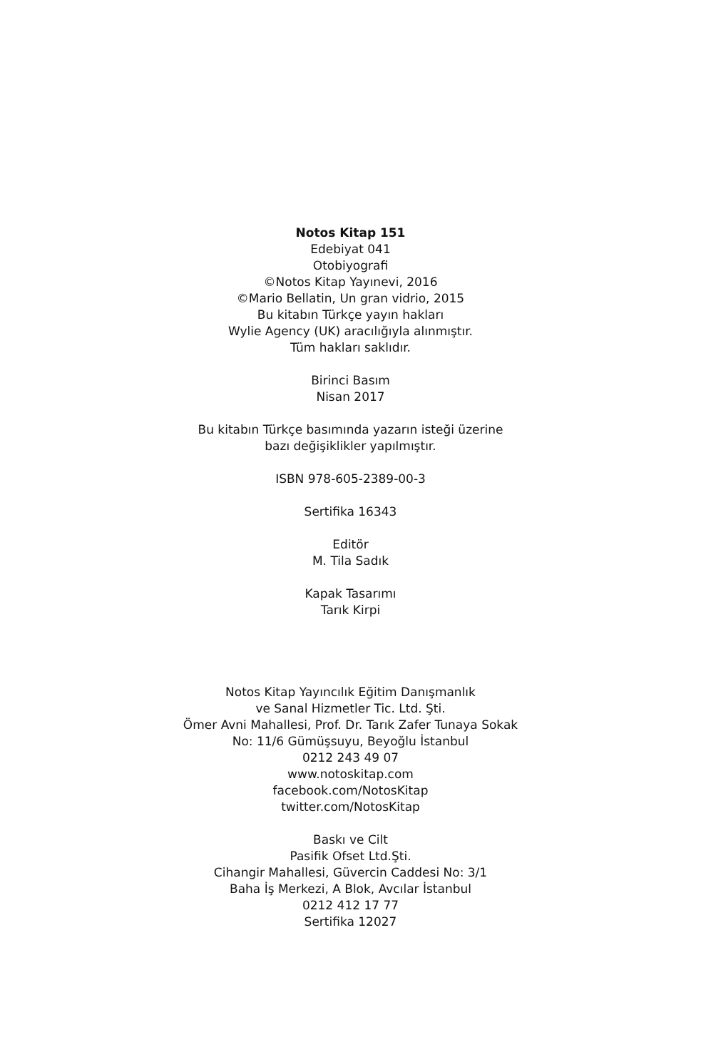Notos Kitap 151
Edebiyat 041
Otobiyografi
©Notos Kitap Yayınevi, 2016
©Mario Bellatin, Un gran vidrio, 2015
Bu kitabın Türkçe yayın hakları
Wylie Agency (UK) aracılığıyla alınmıştır.
Tüm hakları saklıdır.
Birinci Basım
Nisan 2017
Bu kitabın Türkçe basımında yazarın isteği üzerine
bazı değişiklikler yapılmıştır.
ISBN 978-605-2389-00-3
Sertifika 16343
Editör
M. Tila Sadık
Kapak Tasarımı
Tarık Kirpi
Notos Kitap Yayıncılık Eğitim Danışmanlık
ve Sanal Hizmetler Tic. Ltd. Şti.
Ömer Avni Mahallesi, Prof. Dr. Tarık Zafer Tunaya Sokak
No: 11/6 Gümüşsuyu, Beyoğlu İstanbul
0212 243 49 07
www.notoskitap.com
facebook.com/NotosKitap
twitter.com/NotosKitap
Baskı ve Cilt
Pasifik Ofset Ltd.Şti.
Cihangir Mahallesi, Güvercin Caddesi No: 3/1
Baha İş Merkezi, A Blok, Avcılar İstanbul
0212 412 17 77
Sertifika 12027